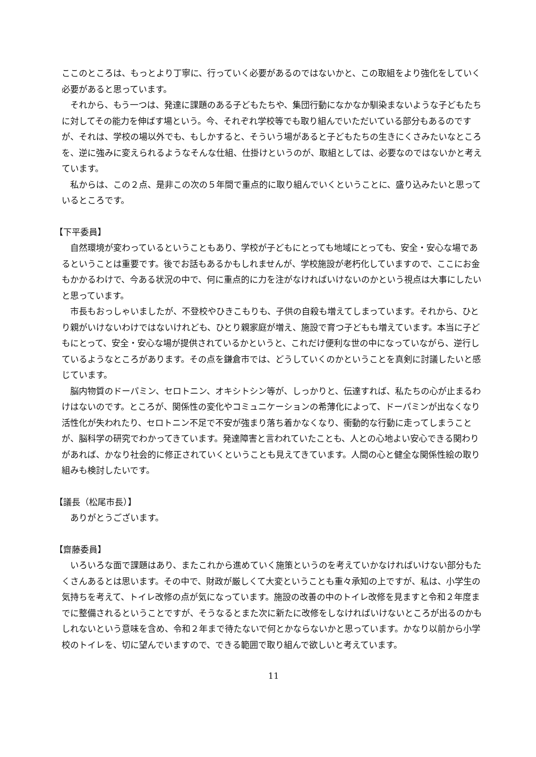ここのところは、もっとより丁寧に、行っていく必要があるのではないかと、この取組をより強化をしていく必要があると思っています。
それから、もう一つは、発達に課題のある子どもたちや、集団行動になかなか馴染まないような子どもたちに対してその能力を伸ばす場という。今、それぞれ学校等でも取り組んでいただいている部分もあるのですが、それは、学校の場以外でも、もしかすると、そういう場があると子どもたちの生きにくさみたいなところを、逆に強みに変えられるようなそんな仕組、仕掛けというのが、取組としては、必要なのではないかと考えています。
私からは、この２点、是非この次の５年間で重点的に取り組んでいくということに、盛り込みたいと思っているところです。
【下平委員】
自然環境が変わっているということもあり、学校が子どもにとっても地域にとっても、安全・安心な場であるということは重要です。後でお話もあるかもしれませんが、学校施設が老朽化していますので、ここにお金もかかるわけで、今ある状況の中で、何に重点的に力を注がなければいけないのかという視点は大事にしたいと思っています。
市長もおっしゃいましたが、不登校やひきこもりも、子供の自殺も増えてしまっています。それから、ひとり親がいけないわけではないけれども、ひとり親家庭が増え、施設で育つ子どもも増えています。本当に子どもにとって、安全・安心な場が提供されているかというと、これだけ便利な世の中になっていながら、逆行しているようなところがあります。その点を鎌倉市では、どうしていくのかということを真剣に討議したいと感じています。
脳内物質のドーパミン、セロトニン、オキシトシン等が、しっかりと、伝達すれば、私たちの心が止まるわけはないのです。ところが、関係性の変化やコミュニケーションの希薄化によって、ドーパミンが出なくなり活性化が失われたり、セロトニン不足で不安が強まり落ち着かなくなり、衝動的な行動に走ってしまうことが、脳科学の研究でわかってきています。発達障害と言われていたことも、人との心地よい安心できる関わりがあれば、かなり社会的に修正されていくということも見えてきています。人間の心と健全な関係性絵の取り組みも検討したいです。
【議長（松尾市長）】
ありがとうございます。
【齋藤委員】
いろいろな面で課題はあり、またこれから進めていく施策というのを考えていかなければいけない部分もたくさんあるとは思います。その中で、財政が厳しくて大変ということも重々承知の上ですが、私は、小学生の気持ちを考えて、トイレ改修の点が気になっています。施設の改善の中のトイレ改修を見ますと令和２年度までに整備されるということですが、そうなるとまた次に新たに改修をしなければいけないところが出るのかもしれないという意味を含め、令和２年まで待たないで何とかならないかと思っています。かなり以前から小学校のトイレを、切に望んでいますので、できる範囲で取り組んで欲しいと考えています。
11